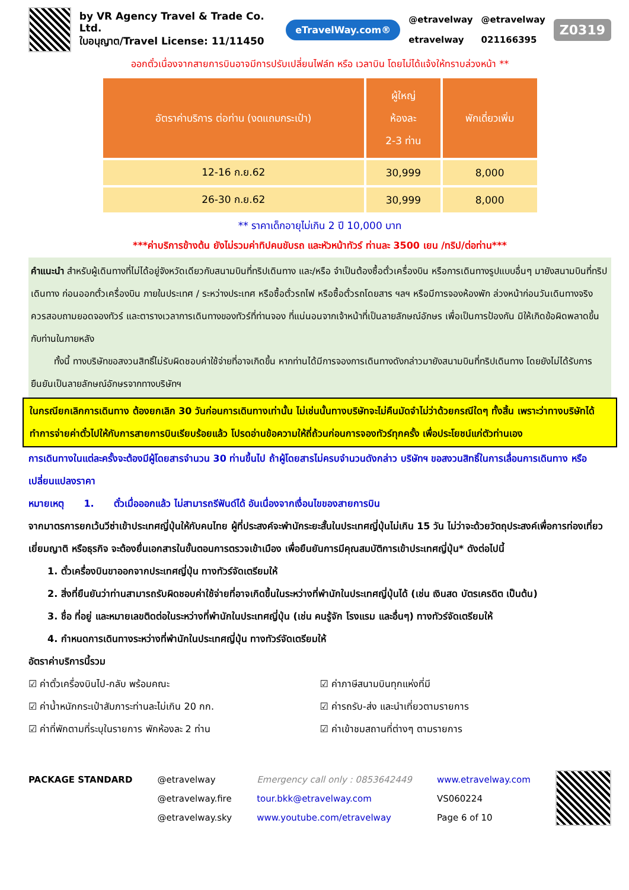by VR Agency Travel & Trade Co. Ltd.
ใบอนุญาต/Travel License: 11/11450
eTravelWay.com®
@etravelway
etravelway
@etravelway
021166395
Z0319
ออกตั๋วเนื่องจากสายการบินอาจมีการปรับเปลี่ยนไฟล์ท หรือ เวลาบิน โดยไม่ได้แจ้งให้ทราบล่วงหน้า **
| อัตราค่าบริการ ต่อท่าน (งดแถมกระเป๋า) | ผู้ใหญ่ ห้องละ 2-3 ท่าน | พักเดี่ยวเพิ่ม |
| --- | --- | --- |
| 12-16 ก.ย.62 | 30,999 | 8,000 |
| 26-30 ก.ย.62 | 30,999 | 8,000 |
** ราคาเด็กอายุไม่เกิน 2 ปี 10,000 บาท
***ค่าบริการข้างต้น ยังไม่รวมค่าทิปคนขับรถ และหัวหน้าทัวร์ ท่านละ 3500 เยน /ทริป/ต่อท่าน***
คำแนะนำ สำหรับผู้เดินทางที่ไม่ได้อยู่จังหวัดเดียวกับสนามบินที่ทริปเดินทาง และ/หรือ จำเป็นต้องซื้อตั๋วเครื่องบิน หรือการเดินทางรูปแบบอื่นๆ มายังสนามบินที่ทริปเดินทาง ก่อนออกตั๋วเครื่องบิน ภายในประเทศ / ระหว่างประเทศ หรือซื้อตั๋วรถไฟ หรือซื้อตั๋วรถโดยสาร ฯลฯ หรือมีการจองห้องพัก ล่วงหน้าก่อนวันเดินทางจริง ควรสอบถามยอดจองทัวร์ และตารางเวลาการเดินทางของทัวร์ที่ท่านจอง ที่แน่นอนจากเจ้าหน้าที่เป็นลายลักษณ์อักษร เพื่อเป็นการป้องกัน มิให้เกิดข้อผิดพลาดขึ้นกับท่านในภายหลัง
ทั้งนี้ ทางบริษัทขอสงวนสิทธิ์ไม่รับผิดชอบค่าใช้จ่ายที่อาจเกิดขึ้น หากท่านได้มีการจองการเดินทางดังกล่าวมายังสนามบินที่ทริปเดินทาง โดยยังไม่ได้รับการยืนยันเป็นลายลักษณ์อักษรจากทางบริษัทฯ
ในกรณียกเลิกการเดินทาง ต้องยกเลิก 30 วันก่อนการเดินทางเท่านั้น ไม่เช่นนั้นทางบริษัทจะไม่คืนมัดจำไม่ว่าด้วยกรณีใดๆ ทั้งสิ้น เพราะว่าทางบริษัทได้ทำการจ่ายค่าตั๋วไปให้กับการสายการบินเรียบร้อยแล้ว โปรดอ่านข้อความให้ถี่ถ้วนก่อนการจองทัวร์ทุกครั้ง เพื่อประโยชน์แก่ตัวท่านเอง
การเดินทางในแต่ละครั้งจะต้องมีผู้โดยสารจำนวน 30 ท่านขึ้นไป ถ้าผู้โดยสารไม่ครบจำนวนดังกล่าว บริษัทฯ ขอสงวนสิทธิ์ในการเลื่อนการเดินทาง หรือเปลี่ยนแปลงราคา
หมายเหตุ 1. ตั๋วเมื่อออกแล้ว ไม่สามารถรีฟันด์ได้ อันเนื่องจากเงื่อนไขของสายการบิน
จากมาตรการยกเว้นวีซ่าเข้าประเทศญี่ปุ่นให้กับคนไทย ผู้ที่ประสงค์จะพำนักระยะสั้นในประเทศญี่ปุ่นไม่เกิน 15 วัน ไม่ว่าจะด้วยวัตถุประสงค์เพื่อการท่องเที่ยว เยี่ยมญาติ หรือธุรกิจ จะต้องยื่นเอกสารในขั้นตอนการตรวจเข้าเมือง เพื่อยืนยันการมีคุณสมบัติการเข้าประเทศญี่ปุ่น* ดังต่อไปนี้
1. ตั๋วเครื่องบินขาออกจากประเทศญี่ปุ่น ทางทัวร์จัดเตรียมให้
2. สิ่งที่ยืนยันว่าท่านสามารถรับผิดชอบค่าใช้จ่ายที่อาจเกิดขึ้นในระหว่างที่พำนักในประเทศญี่ปุ่นได้ (เช่น เงินสด บัตรเครดิต เป็นต้น)
3. ชื่อ ที่อยู่ และหมายเลขติดต่อในระหว่างที่พำนักในประเทศญี่ปุ่น (เช่น คนรู้จัก โรงแรม และอื่นๆ) ทางทัวร์จัดเตรียมให้
4. กำหนดการเดินทางระหว่างที่พำนักในประเทศญี่ปุ่น ทางทัวร์จัดเตรียมให้
อัตราค่าบริการนี้รวม
☑ ค่าตั๋วเครื่องบินไป-กลับ พร้อมคณะ
☑ ค่าภาษีสนามบินทุกแห่งที่มี
☑ ค่าน้ำหนักกระเป๋าสัมภาระท่านละไม่เกิน 20 กก.
☑ ค่ารถรับ-ส่ง และนำเที่ยวตามรายการ
☑ ค่าที่พักตามที่ระบุในรายการ พักห้องละ 2 ท่าน
☑ ค่าเข้าชมสถานที่ต่างๆ ตามรายการ
PACKAGE STANDARD @etravelway
@etravelway.fire
@etravelway.sky
Emergency call only : 0853642449
tour.bkk@etravelway.com
www.youtube.com/etravelway
www.etravelway.com
VS060224
Page 6 of 10